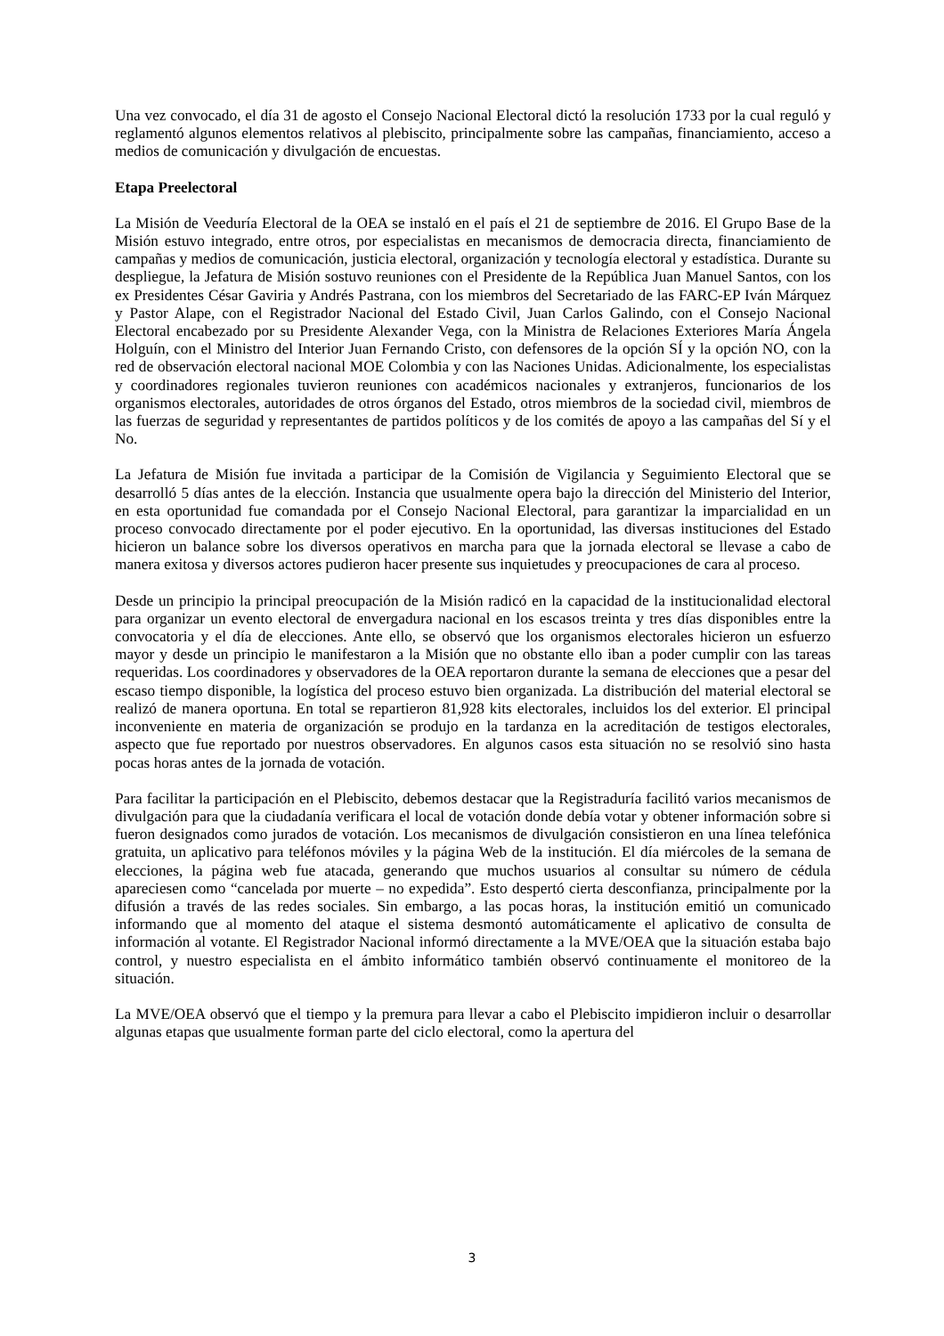Una vez convocado, el día 31 de agosto el Consejo Nacional Electoral dictó la resolución 1733 por la cual reguló y reglamentó algunos elementos relativos al plebiscito, principalmente sobre las campañas, financiamiento, acceso a medios de comunicación y divulgación de encuestas.
Etapa Preelectoral
La Misión de Veeduría Electoral de la OEA se instaló en el país el 21 de septiembre de 2016. El Grupo Base de la Misión estuvo integrado, entre otros, por especialistas en mecanismos de democracia directa, financiamiento de campañas y medios de comunicación, justicia electoral, organización y tecnología electoral y estadística. Durante su despliegue, la Jefatura de Misión sostuvo reuniones con el Presidente de la República Juan Manuel Santos, con los ex Presidentes César Gaviria y Andrés Pastrana, con los miembros del Secretariado de las FARC-EP Iván Márquez y Pastor Alape, con el Registrador Nacional del Estado Civil, Juan Carlos Galindo, con el Consejo Nacional Electoral encabezado por su Presidente Alexander Vega, con la Ministra de Relaciones Exteriores María Ángela Holguín, con el Ministro del Interior Juan Fernando Cristo, con defensores de la opción SÍ y la opción NO, con la red de observación electoral nacional MOE Colombia y con las Naciones Unidas. Adicionalmente, los especialistas y coordinadores regionales tuvieron reuniones con académicos nacionales y extranjeros, funcionarios de los organismos electorales, autoridades de otros órganos del Estado, otros miembros de la sociedad civil, miembros de las fuerzas de seguridad y representantes de partidos políticos y de los comités de apoyo a las campañas del Sí y el No.
La Jefatura de Misión fue invitada a participar de la Comisión de Vigilancia y Seguimiento Electoral que se desarrolló 5 días antes de la elección. Instancia que usualmente opera bajo la dirección del Ministerio del Interior, en esta oportunidad fue comandada por el Consejo Nacional Electoral, para garantizar la imparcialidad en un proceso convocado directamente por el poder ejecutivo. En la oportunidad, las diversas instituciones del Estado hicieron un balance sobre los diversos operativos en marcha para que la jornada electoral se llevase a cabo de manera exitosa y diversos actores pudieron hacer presente sus inquietudes y preocupaciones de cara al proceso.
Desde un principio la principal preocupación de la Misión radicó en la capacidad de la institucionalidad electoral para organizar un evento electoral de envergadura nacional en los escasos treinta y tres días disponibles entre la convocatoria y el día de elecciones. Ante ello, se observó que los organismos electorales hicieron un esfuerzo mayor y desde un principio le manifestaron a la Misión que no obstante ello iban a poder cumplir con las tareas requeridas. Los coordinadores y observadores de la OEA reportaron durante la semana de elecciones que a pesar del escaso tiempo disponible, la logística del proceso estuvo bien organizada. La distribución del material electoral se realizó de manera oportuna. En total se repartieron 81,928 kits electorales, incluidos los del exterior. El principal inconveniente en materia de organización se produjo en la tardanza en la acreditación de testigos electorales, aspecto que fue reportado por nuestros observadores. En algunos casos esta situación no se resolvió sino hasta pocas horas antes de la jornada de votación.
Para facilitar la participación en el Plebiscito, debemos destacar que la Registraduría facilitó varios mecanismos de divulgación para que la ciudadanía verificara el local de votación donde debía votar y obtener información sobre si fueron designados como jurados de votación. Los mecanismos de divulgación consistieron en una línea telefónica gratuita, un aplicativo para teléfonos móviles y la página Web de la institución. El día miércoles de la semana de elecciones, la página web fue atacada, generando que muchos usuarios al consultar su número de cédula apareciesen como “cancelada por muerte – no expedida”. Esto despertó cierta desconfianza, principalmente por la difusión a través de las redes sociales. Sin embargo, a las pocas horas, la institución emitió un comunicado informando que al momento del ataque el sistema desmontó automáticamente el aplicativo de consulta de información al votante. El Registrador Nacional informó directamente a la MVE/OEA que la situación estaba bajo control, y nuestro especialista en el ámbito informático también observó continuamente el monitoreo de la situación.
La MVE/OEA observó que el tiempo y la premura para llevar a cabo el Plebiscito impidieron incluir o desarrollar algunas etapas que usualmente forman parte del ciclo electoral, como la apertura del
3